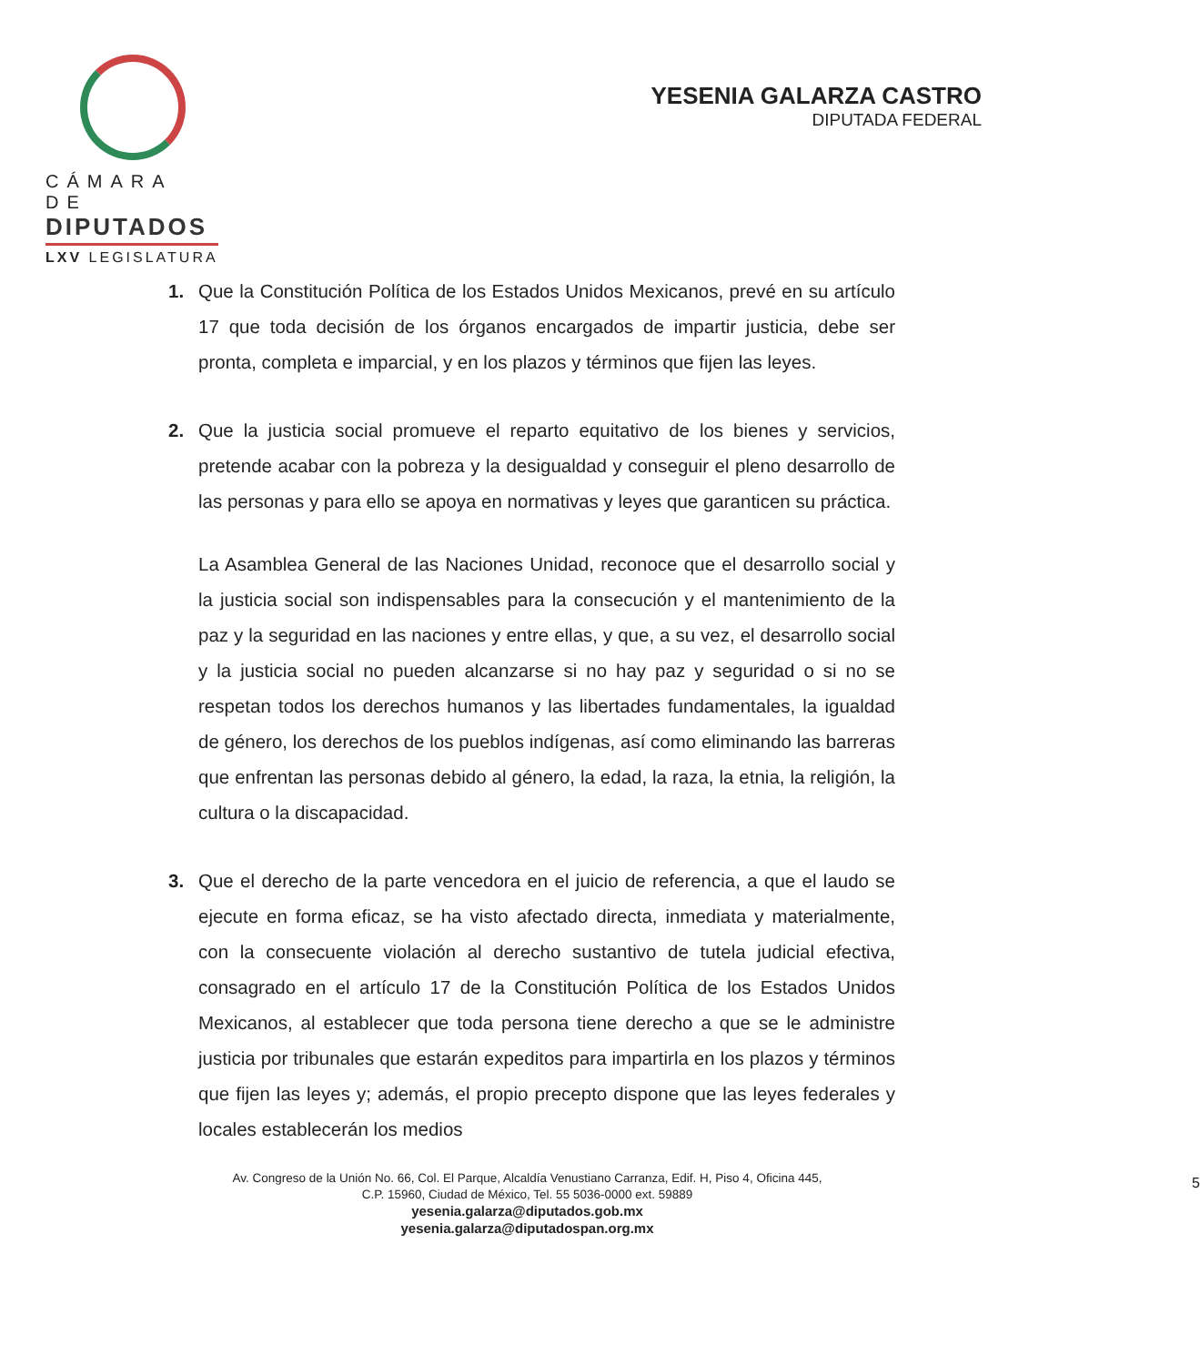CÁMARA DE
DIPUTADOS
LXV LEGISLATURA
YESENIA GALARZA CASTRO
DIPUTADA FEDERAL
1. Que la Constitución Política de los Estados Unidos Mexicanos, prevé en su artículo 17 que toda decisión de los órganos encargados de impartir justicia, debe ser pronta, completa e imparcial, y en los plazos y términos que fijen las leyes.
2. Que la justicia social promueve el reparto equitativo de los bienes y servicios, pretende acabar con la pobreza y la desigualdad y conseguir el pleno desarrollo de las personas y para ello se apoya en normativas y leyes que garanticen su práctica.
La Asamblea General de las Naciones Unidad, reconoce que el desarrollo social y la justicia social son indispensables para la consecución y el mantenimiento de la paz y la seguridad en las naciones y entre ellas, y que, a su vez, el desarrollo social y la justicia social no pueden alcanzarse si no hay paz y seguridad o si no se respetan todos los derechos humanos y las libertades fundamentales, la igualdad de género, los derechos de los pueblos indígenas, así como eliminando las barreras que enfrentan las personas debido al género, la edad, la raza, la etnia, la religión, la cultura o la discapacidad.
3. Que el derecho de la parte vencedora en el juicio de referencia, a que el laudo se ejecute en forma eficaz, se ha visto afectado directa, inmediata y materialmente, con la consecuente violación al derecho sustantivo de tutela judicial efectiva, consagrado en el artículo 17 de la Constitución Política de los Estados Unidos Mexicanos, al establecer que toda persona tiene derecho a que se le administre justicia por tribunales que estarán expeditos para impartirla en los plazos y términos que fijen las leyes y; además, el propio precepto dispone que las leyes federales y locales establecerán los medios
Av. Congreso de la Unión No. 66, Col. El Parque, Alcaldía Venustiano Carranza, Edif. H, Piso 4, Oficina 445,
C.P. 15960, Ciudad de México, Tel. 55 5036-0000 ext. 59889
yesenia.galarza@diputados.gob.mx
yesenia.galarza@diputadospan.org.mx
5